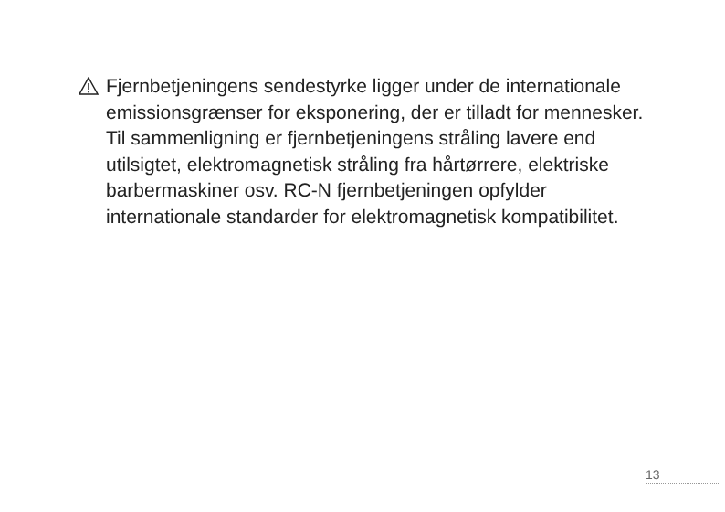Fjernbetjeningens sendestyrke ligger under de internationale emissionsgrænser for eksponering, der er tilladt for mennesker. Til sammenligning er fjernbetjeningens stråling lavere end utilsigtet, elektromagnetisk stråling fra hårtørrere, elektriske barbermaskiner osv. RC-N fjernbetjeningen opfylder internationale standarder for elektromagnetisk kompatibilitet.
13